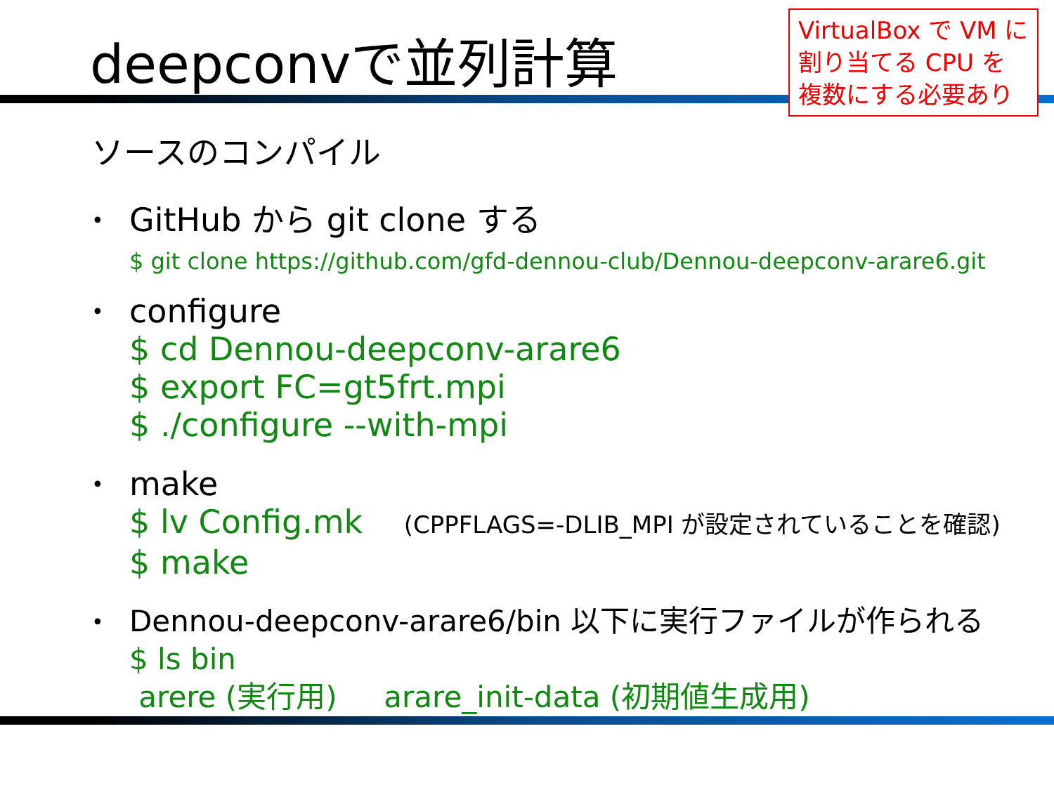deepconvで並列計算
VirtualBox で VM に割り当てる CPU を複数にする必要あり
ソースのコンパイル
•
GitHub から git clone する
$ git clone https://github.com/gfd-dennou-club/Dennou-deepconv-arare6.git
•
configure
$ cd Dennou-deepconv-arare6
$ export FC=gt5frt.mpi
$ ./configure --with-mpi
•
make
$ lv Config.mk (CPPFLAGS=-DLIB_MPI が設定されていることを確認)
$ make
•
Dennou-deepconv-arare6/bin 以下に実行ファイルが作られる
$ ls bin
arere (実行用) arare_init-data (初期値生成用)